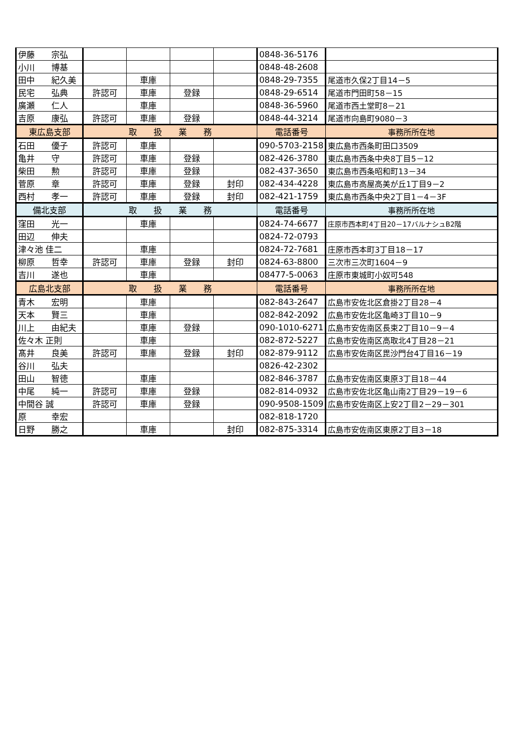| 伊藤 宗弘 | | | | | 0848-36-5176 | |
| 小川 博基 | | | | | 0848-48-2608 | |
| 田中 紀久美 | | 車庫 | | | 0848-29-7355 | 尾道市久保2丁目14－5 |
| 民宅 弘典 | 許認可 | 車庫 | 登録 | | 0848-29-6514 | 尾道市門田町58－15 |
| 廣瀬 仁人 | | 車庫 | | | 0848-36-5960 | 尾道市西土堂町8－21 |
| 吉原 康弘 | 許認可 | 車庫 | 登録 | | 0848-44-3214 | 尾道市向島町9080－3 |
| 東広島支部 | 取 扱 業 務 | | | | 電話番号 | 事務所所在地 |
| 石田 優子 | 許認可 | 車庫 | | | 090-5703-2158 | 東広島市西条町田口3509 |
| 亀井 守 | 許認可 | 車庫 | 登録 | | 082-426-3780 | 東広島市西条中央8丁目5－12 |
| 柴田 勲 | 許認可 | 車庫 | 登録 | | 082-437-3650 | 東広島市西条昭和町13－34 |
| 菅原 章 | 許認可 | 車庫 | 登録 | 封印 | 082-434-4228 | 東広島市高屋高美が丘1丁目9－2 |
| 西村 孝一 | 許認可 | 車庫 | 登録 | 封印 | 082-421-1759 | 東広島市西条中央2丁目1－4－3F |
| 備北支部 | 取 扱 業 務 | | | | 電話番号 | 事務所所在地 |
| 窪田 光一 | | 車庫 | | | 0824-74-6677 | 庄原市西本町4丁目20－17バルナシュB2階 |
| 田辺 伸夫 | | | | | 0824-72-0793 | |
| 津々池 佳二 | | 車庫 | | | 0824-72-7681 | 庄原市西本町3丁目18－17 |
| 柳原 哲幸 | 許認可 | 車庫 | 登録 | 封印 | 0824-63-8800 | 三次市三次町1604－9 |
| 吉川 遂也 | | 車庫 | | | 08477-5-0063 | 庄原市東城町小奴可548 |
| 広島北支部 | 取 扱 業 務 | | | | 電話番号 | 事務所所在地 |
| 青木 宏明 | | 車庫 | | | 082-843-2647 | 広島市安佐北区倉掛2丁目28－4 |
| 天本 賢三 | | 車庫 | | | 082-842-2092 | 広島市安佐北区亀崎3丁目10－9 |
| 川上 由紀夫 | | 車庫 | 登録 | | 090-1010-6271 | 広島市安佐南区長束2丁目10－9－4 |
| 佐々木 正則 | | 車庫 | | | 082-872-5227 | 広島市安佐南区高取北4丁目28－21 |
| 髙井 良美 | 許認可 | 車庫 | 登録 | 封印 | 082-879-9112 | 広島市安佐南区毘沙門台4丁目16－19 |
| 谷川 弘夫 | | | | | 0826-42-2302 | |
| 田山 智徳 | | 車庫 | | | 082-846-3787 | 広島市安佐南区東原3丁目18－44 |
| 中尾 純一 | 許認可 | 車庫 | 登録 | | 082-814-0932 | 広島市安佐北区亀山南2丁目29－19－6 |
| 中間谷 誠 | 許認可 | 車庫 | 登録 | | 090-9508-1509 | 広島市安佐南区上安2丁目2－29－301 |
| 原 幸宏 | | | | | 082-818-1720 | |
| 日野 勝之 | | 車庫 | | 封印 | 082-875-3314 | 広島市安佐南区東原2丁目3－18 |